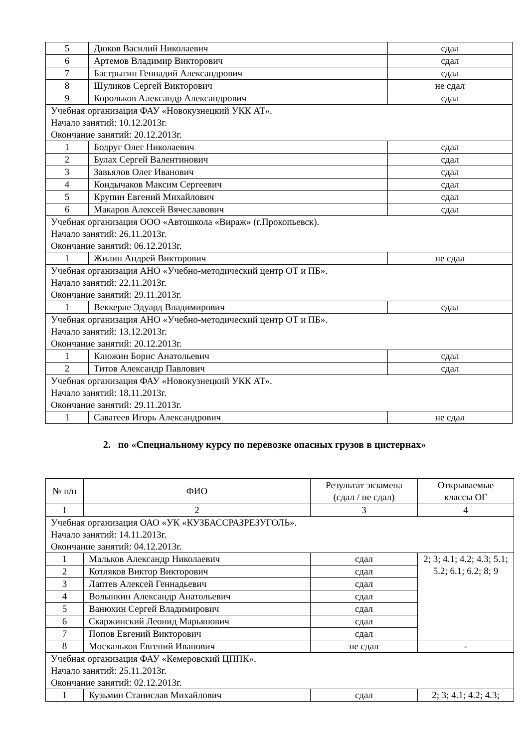| 5 | Дюков Василий Николаевич | сдал |
| 6 | Артемов Владимир Викторович | сдал |
| 7 | Бастрыгин Геннадий Александрович | сдал |
| 8 | Шуликов Сергей Викторович | не сдал |
| 9 | Корольков Александр Александрович | сдал |
| Учебная организация ФАУ «Новокузнецкий УКК АТ». Начало занятий: 10.12.2013г. Окончание занятий: 20.12.2013г. | | |
| 1 | Бодруг Олег Николаевич | сдал |
| 2 | Булах Сергей Валентинович | сдал |
| 3 | Завьялов Олег Иванович | сдал |
| 4 | Кондычаков Максим Сергеевич | сдал |
| 5 | Крупин Евгений Михайлович | сдал |
| 6 | Макаров Алексей Вячеславович | сдал |
| Учебная организация ООО «Автошкола «Вираж» (г.Прокопьевск). Начало занятий: 26.11.2013г. Окончание занятий: 06.12.2013г. | | |
| 1 | Жилин Андрей Викторович | не сдал |
| Учебная организация АНО «Учебно-методический центр ОТ и ПБ». Начало занятий: 22.11.2013г. Окончание занятий: 29.11.2013г. | | |
| 1 | Веккерле Эдуард Владимирович | сдал |
| Учебная организация АНО «Учебно-методический центр ОТ и ПБ». Начало занятий: 13.12.2013г. Окончание занятий: 20.12.2013г. | | |
| 1 | Клюжин Борис Анатольевич | сдал |
| 2 | Титов Александр Павлович | сдал |
| Учебная организация ФАУ «Новокузнецкий УКК АТ». Начало занятий: 18.11.2013г. Окончание занятий: 29.11.2013г. | | |
| 1 | Саватеев Игорь Александрович | не сдал |
2. по «Специальному курсу по перевозке опасных грузов в цистернах»
| № п/п | ФИО | Результат экзамена (сдал / не сдал) | Открываемые классы ОГ |
| --- | --- | --- | --- |
| 1 | 2 | 3 | 4 |
| Учебная организация ОАО «УК «КУЗБАССРАЗРЕЗУГОЛЬ». Начало занятий: 14.11.2013г. Окончание занятий: 04.12.2013г. | | | |
| 1 | Мальков Александр Николаевич | сдал | 2; 3; 4.1; 4.2; 4.3; 5.1; 5.2; 6.1; 6.2; 8; 9 |
| 2 | Котляков Виктор Викторович | сдал | |
| 3 | Лаптев Алексей Геннадьевич | сдал | |
| 4 | Волынкин Александр Анатольевич | сдал | |
| 5 | Ванюхин Сергей Владимирович | сдал | |
| 6 | Скаржинский Леонид Марьянович | сдал | |
| 7 | Попов Евгений Викторович | сдал | |
| 8 | Москальков Евгений Иванович | не сдал | - |
| Учебная организация ФАУ «Кемеровский ЦППК». Начало занятий: 25.11.2013г. Окончание занятий: 02.12.2013г. | | | |
| 1 | Кузьмин Станислав Михайлович | сдал | 2; 3; 4.1; 4.2; 4.3; |